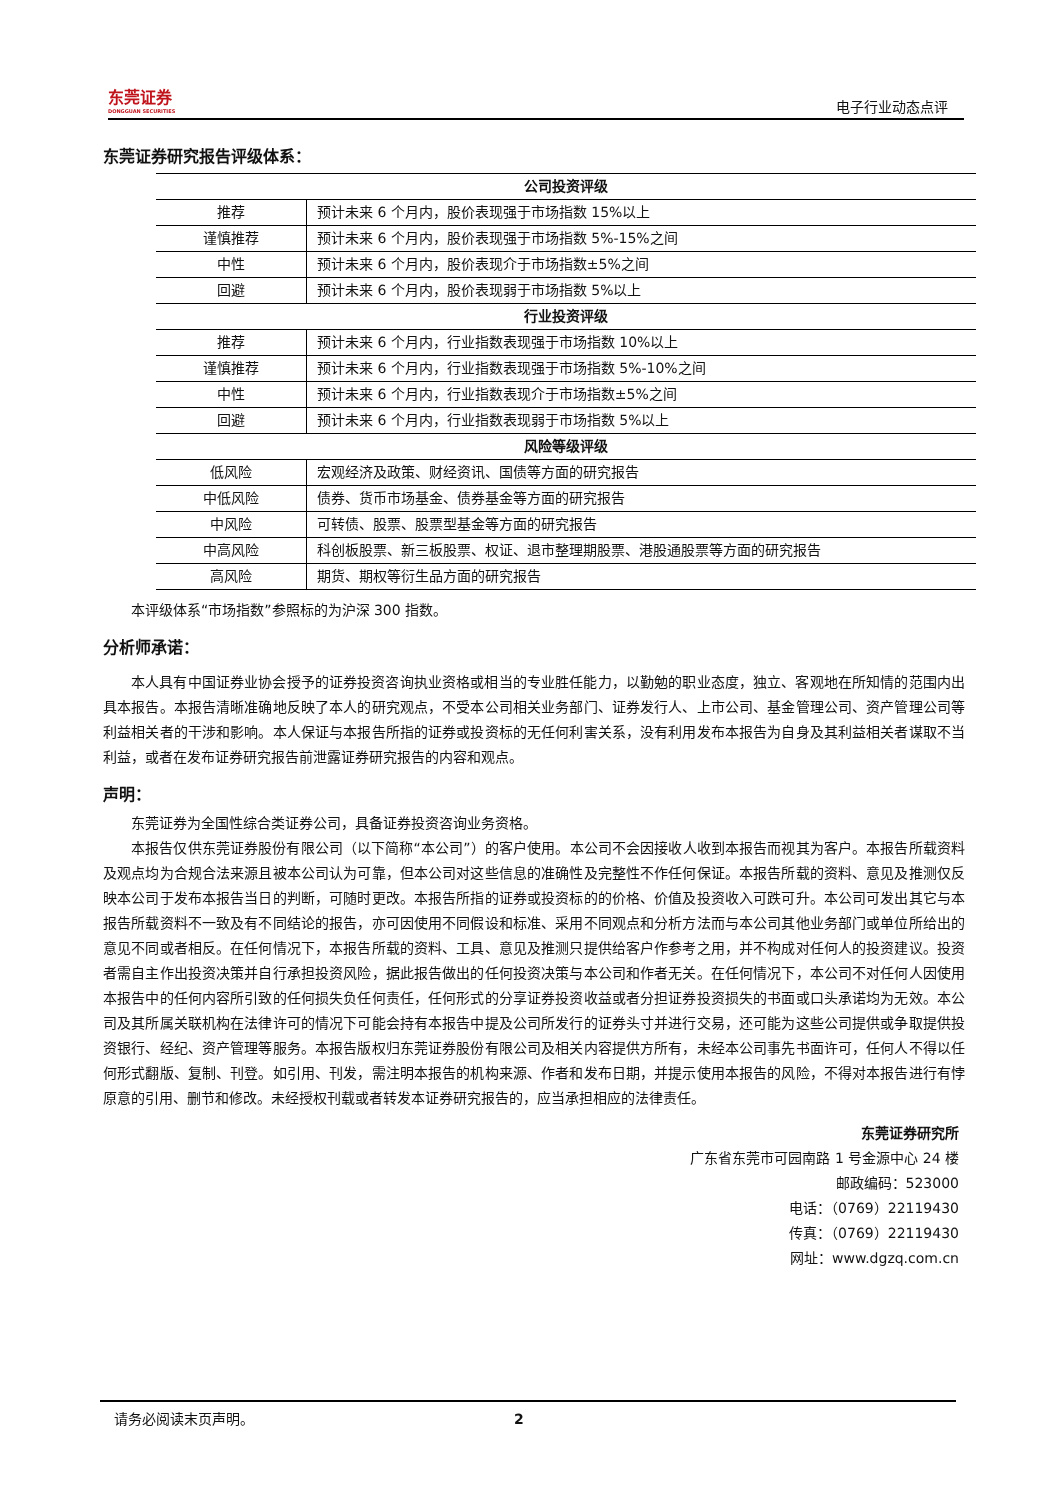东莞证券
DONGGUAN SECURITIES
电子行业动态点评
东莞证券研究报告评级体系：
| 公司投资评级 | |
| --- | --- |
| 推荐 | 预计未来 6 个月内，股价表现强于市场指数 15%以上 |
| 谨慎推荐 | 预计未来 6 个月内，股价表现强于市场指数 5%-15%之间 |
| 中性 | 预计未来 6 个月内，股价表现介于市场指数±5%之间 |
| 回避 | 预计未来 6 个月内，股价表现弱于市场指数 5%以上 |
| 行业投资评级 | |
| 推荐 | 预计未来 6 个月内，行业指数表现强于市场指数 10%以上 |
| 谨慎推荐 | 预计未来 6 个月内，行业指数表现强于市场指数 5%-10%之间 |
| 中性 | 预计未来 6 个月内，行业指数表现介于市场指数±5%之间 |
| 回避 | 预计未来 6 个月内，行业指数表现弱于市场指数 5%以上 |
| 风险等级评级 | |
| 低风险 | 宏观经济及政策、财经资讯、国债等方面的研究报告 |
| 中低风险 | 债券、货币市场基金、债券基金等方面的研究报告 |
| 中风险 | 可转债、股票、股票型基金等方面的研究报告 |
| 中高风险 | 科创板股票、新三板股票、权证、退市整理期股票、港股通股票等方面的研究报告 |
| 高风险 | 期货、期权等衍生品方面的研究报告 |
本评级体系“市场指数”参照标的为沪深 300 指数。
分析师承诺：
本人具有中国证券业协会授予的证券投资咨询执业资格或相当的专业胜任能力，以勤勉的职业态度，独立、客观地在所知情的范围内出具本报告。本报告清晰准确地反映了本人的研究观点，不受本公司相关业务部门、证券发行人、上市公司、基金管理公司、资产管理公司等利益相关者的干涉和影响。本人保证与本报告所指的证券或投资标的无任何利害关系，没有利用发布本报告为自身及其利益相关者谋取不当利益，或者在发布证券研究报告前泄露证券研究报告的内容和观点。
声明：
东莞证券为全国性综合类证券公司，具备证券投资咨询业务资格。
本报告仅供东莞证券股份有限公司（以下简称“本公司”）的客户使用。本公司不会因接收人收到本报告而视其为客户。本报告所载资料及观点均为合规合法来源且被本公司认为可靠，但本公司对这些信息的准确性及完整性不作任何保证。本报告所载的资料、意见及推测仅反映本公司于发布本报告当日的判断，可随时更改。本报告所指的证券或投资标的的价格、价值及投资收入可跌可升。本公司可发出其它与本报告所载资料不一致及有不同结论的报告，亦可因使用不同假设和标准、采用不同观点和分析方法而与本公司其他业务部门或单位所给出的意见不同或者相反。在任何情况下，本报告所载的资料、工具、意见及推测只提供给客户作参考之用，并不构成对任何人的投资建议。投资者需自主作出投资决策并自行承担投资风险，据此报告做出的任何投资决策与本公司和作者无关。在任何情况下，本公司不对任何人因使用本报告中的任何内容所引致的任何损失负任何责任，任何形式的分享证券投资收益或者分担证券投资损失的书面或口头承诺均为无效。本公司及其所属关联机构在法律许可的情况下可能会持有本报告中提及公司所发行的证券头寸并进行交易，还可能为这些公司提供或争取提供投资银行、经纪、资产管理等服务。本报告版权归东莞证券股份有限公司及相关内容提供方所有，未经本公司事先书面许可，任何人不得以任何形式翻版、复制、刊登。如引用、刊发，需注明本报告的机构来源、作者和发布日期，并提示使用本报告的风险，不得对本报告进行有悖原意的引用、删节和修改。未经授权刊载或者转发本证券研究报告的，应当承担相应的法律责任。
东莞证券研究所
广东省东莞市可园南路 1 号金源中心 24 楼
邮政编码：523000
电话：（0769）22119430
传真：（0769）22119430
网址：www.dgzq.com.cn
请务必阅读末页声明。 2